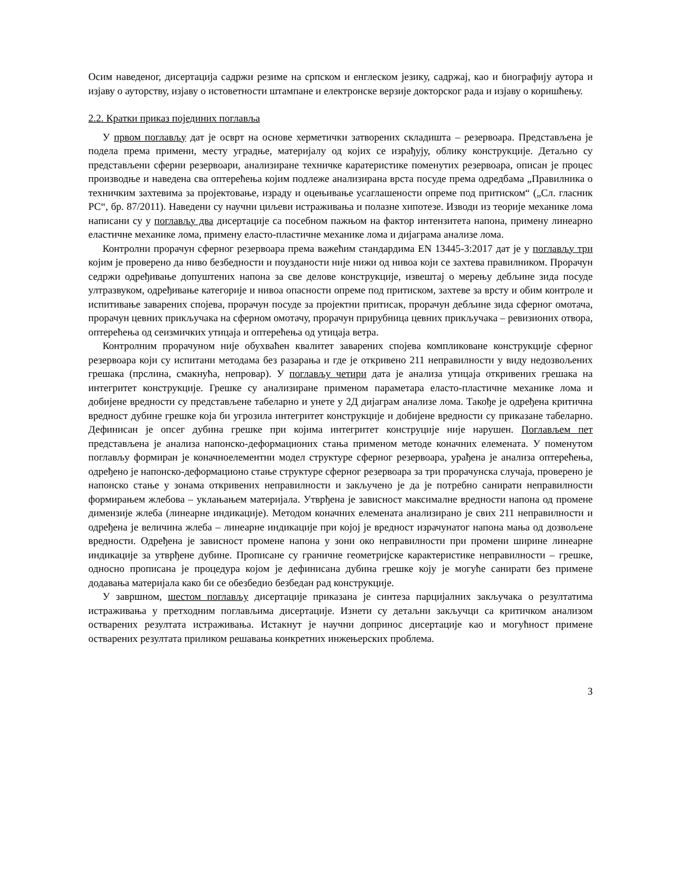Осим наведеног, дисертација садржи резиме на српском и енглеском језику, садржај, као и биографију аутора и изјаву о ауторству, изјаву о истоветности штампане и електронске верзије докторског рада и изјаву о коришћењу.
2.2. Кратки приказ појединих поглавља
У првом поглављу дат је осврт на основе херметички затворених складишта – резервоара. Представљена је подела према примени, месту уградње, материјалу од којих се израђују, облику конструкције. Детаљно су представљени сферни резервоари, анализиране техничке каратеристике поменутих резервоара, описан је процес производње и наведена сва оптерећења којим подлеже анализирана врста посуде према одредбама „Правилника о техничким захтевима за пројектовање, израду и оцењивање усаглашености опреме под притиском“ („Сл. гласник РС“, бр. 87/2011). Наведени су научни циљеви истраживања и полазне хипотезе. Изводи из теорије механике лома написани су у поглављу два дисертације са посебном пажњом на фактор интензитета напона, примену линеарно еластичне механике лома, примену еласто-пластичне механике лома и дијаграма анализе лома.
Контролни прорачун сферног резервоара према важећим стандардима EN 13445-3:2017 дат је у поглављу три којим је проверено да ниво безбедности и поузданости није нижи од нивоа који се захтева правилником. Прорачун седржи одређивање допуштених напона за све делове конструкције, извештај о мерењу дебљине зида посуде ултразвуком, одређивање категорије и нивоа опасности опреме под притиском, захтеве за врсту и обим контроле и испитивање заварених спојева, прорачун посуде за пројектни притисак, прорачун дебљине зида сферног омотача, прорачун цевних прикључака на сферном омотачу, прорачун прирубница цевних прикључака – ревизионих отвора, оптерећења од сеизмичких утицаја и оптерећења од утицаја ветра.
Контролним прорачуном није обухваћен квалитет заварених спојева компликоване конструкције сферног резервоара који су испитани методама без разарања и где је откривено 211 неправилности у виду недозвољених грешака (прслина, смакнућа, непровар). У поглављу четири дата је анализа утицаја откривених грешака на интегритет конструкције. Грешке су анализиране применом параметара еласто-пластичне механике лома и добијене вредности су представљене табеларно и унете у 2Д дијаграм анализе лома. Такође је одређена критична вредност дубине грешке која би угрозила интегритет конструкције и добијене вредности су приказане табеларно. Дефинисан је опсег дубина грешке при којима интегритет конструције није нарушен. Поглављем пет представљена је анализа напонско-деформационих стања применом методе коначних елемената. У поменутом поглављу формиран је коначноелементни модел структуре сферног резервоара, урађена је анализа оптерећења, одређено је напонско-деформационо стање структуре сферног резервоара за три прорачунска случаја, проверено је напонско стање у зонама откривених неправилности и закључено је да је потребно санирати неправилности формирањем жлебова – уклањањем материјала. Утврђена је зависност максималне вредности напона од промене димензије жлеба (линеарне индикације). Методом коначних елемената анализирано је свих 211 неправилности и одређена је величина жлеба – линеарне индикације при којој је вредност израчунатог напона мања од дозвољене вредности. Одређена је зависност промене напона у зони око неправилности при промени ширине линеарне индикације за утврђене дубине. Прописане су граничне геометријске карактеристике неправилности – грешке, односно прописана је процедура којом је дефинисана дубина грешке коју је могуће санирати без примене додавања материјала како би се обезбедио безбедан рад конструкције.
У завршном, шестом поглављу дисертације приказана је синтеза парцијалних закључака о резултатима истраживања у претходним поглављима дисертације. Изнети су детаљни закључци са критичком анализом остварених резултата истраживања. Истакнут је научни допринос дисертације као и могућност примене остварених резултата приликом решавања конкретних инжењерских проблема.
3